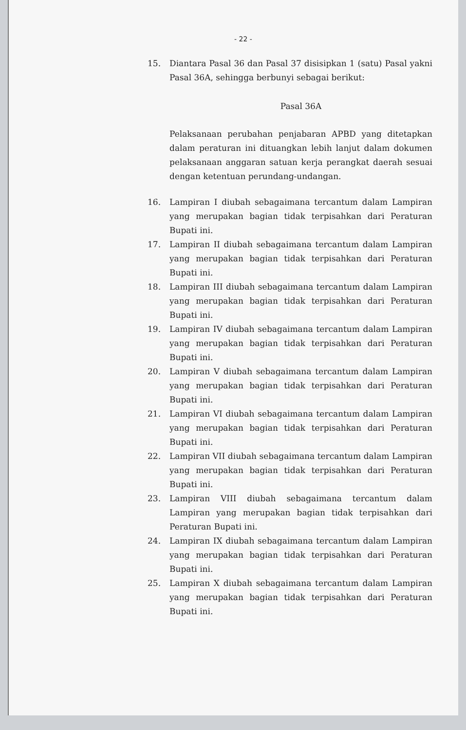- 22 -
15. Diantara Pasal 36 dan Pasal 37 disisipkan 1 (satu) Pasal yakni Pasal 36A, sehingga berbunyi sebagai berikut:
Pasal 36A
Pelaksanaan perubahan penjabaran APBD yang ditetapkan dalam peraturan ini dituangkan lebih lanjut dalam dokumen pelaksanaan anggaran satuan kerja perangkat daerah sesuai dengan ketentuan perundang-undangan.
16. Lampiran I diubah sebagaimana tercantum dalam Lampiran yang merupakan bagian tidak terpisahkan dari Peraturan Bupati ini.
17. Lampiran II diubah sebagaimana tercantum dalam Lampiran yang merupakan bagian tidak terpisahkan dari Peraturan Bupati ini.
18. Lampiran III diubah sebagaimana tercantum dalam Lampiran yang merupakan bagian tidak terpisahkan dari Peraturan Bupati ini.
19. Lampiran IV diubah sebagaimana tercantum dalam Lampiran yang merupakan bagian tidak terpisahkan dari Peraturan Bupati ini.
20. Lampiran V diubah sebagaimana tercantum dalam Lampiran yang merupakan bagian tidak terpisahkan dari Peraturan Bupati ini.
21. Lampiran VI diubah sebagaimana tercantum dalam Lampiran yang merupakan bagian tidak terpisahkan dari Peraturan Bupati ini.
22. Lampiran VII diubah sebagaimana tercantum dalam Lampiran yang merupakan bagian tidak terpisahkan dari Peraturan Bupati ini.
23. Lampiran VIII diubah sebagaimana tercantum dalam Lampiran yang merupakan bagian tidak terpisahkan dari Peraturan Bupati ini.
24. Lampiran IX diubah sebagaimana tercantum dalam Lampiran yang merupakan bagian tidak terpisahkan dari Peraturan Bupati ini.
25. Lampiran X diubah sebagaimana tercantum dalam Lampiran yang merupakan bagian tidak terpisahkan dari Peraturan Bupati ini.